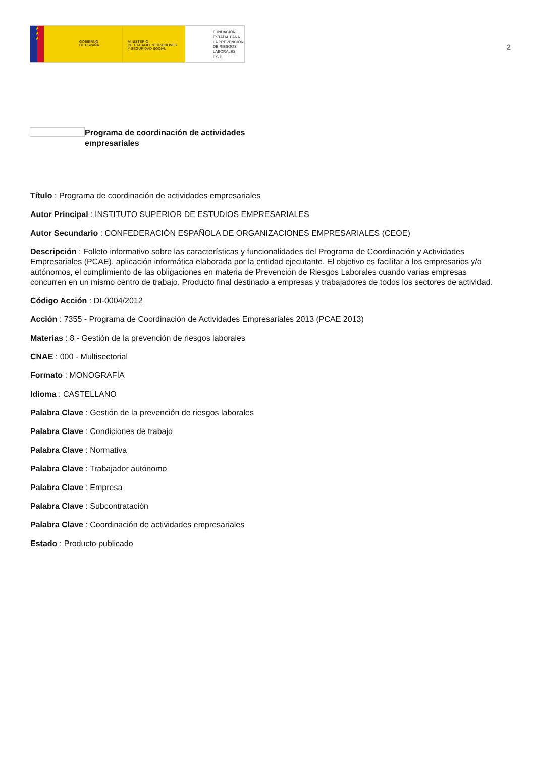★
★
★
GOBIERNO
DE ESPAÑA
MINISTERIO
DE TRABAJO, MIGRACIONES
Y SEGURIDAD SOCIAL
FUNDACIÓN
ESTATAL PARA
LA PREVENCIÓN
DE RIESGOS
LABORALES, F.S.P.
2
Programa de coordinación de actividades empresariales
Título : Programa de coordinación de actividades empresariales
Autor Principal : INSTITUTO SUPERIOR DE ESTUDIOS EMPRESARIALES
Autor Secundario : CONFEDERACIÓN ESPAÑOLA DE ORGANIZACIONES EMPRESARIALES (CEOE)
Descripción : Folleto informativo sobre las características y funcionalidades del Programa de Coordinación y Actividades Empresariales (PCAE), aplicación informática elaborada por la entidad ejecutante. El objetivo es facilitar a los empresarios y/o autónomos, el cumplimiento de las obligaciones en materia de Prevención de Riesgos Laborales cuando varias empresas concurren en un mismo centro de trabajo. Producto final destinado a empresas y trabajadores de todos los sectores de actividad.
Código Acción : DI-0004/2012
Acción : 7355 - Programa de Coordinación de Actividades Empresariales 2013 (PCAE 2013)
Materias : 8 - Gestión de la prevención de riesgos laborales
CNAE : 000 - Multisectorial
Formato : MONOGRAFÍA
Idioma : CASTELLANO
Palabra Clave : Gestión de la prevención de riesgos laborales
Palabra Clave : Condiciones de trabajo
Palabra Clave : Normativa
Palabra Clave : Trabajador autónomo
Palabra Clave : Empresa
Palabra Clave : Subcontratación
Palabra Clave : Coordinación de actividades empresariales
Estado : Producto publicado